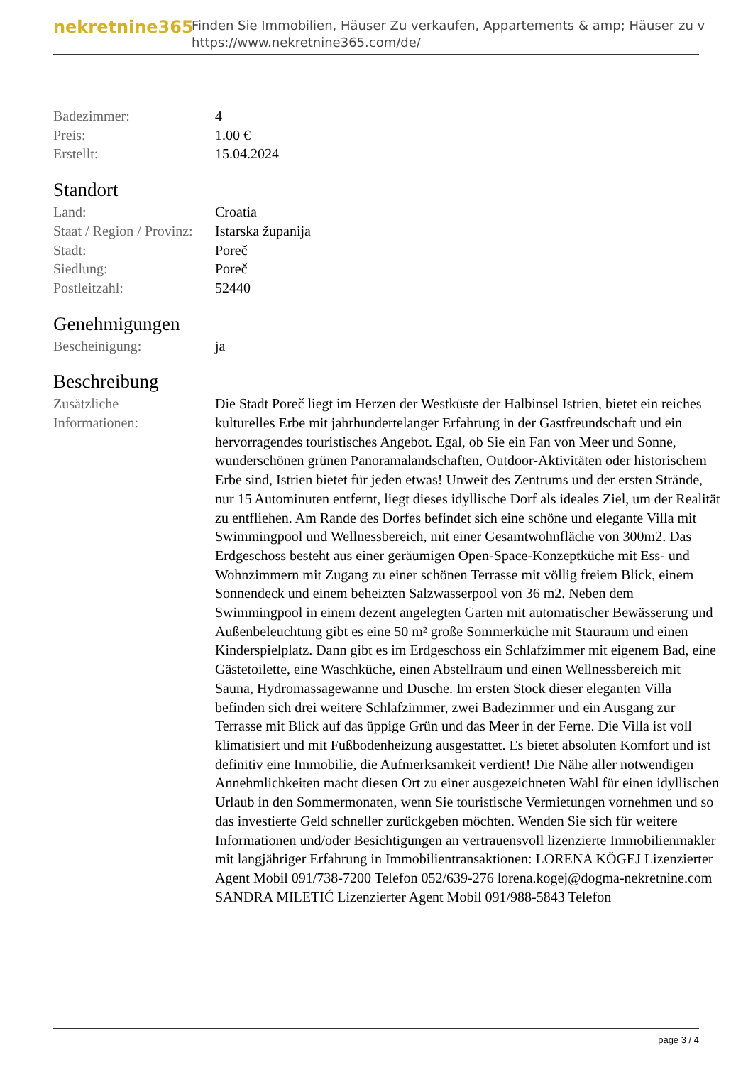nekretnine365
Finden Sie Immobilien, Häuser Zu verkaufen, Appartements & amp; Häuser zu v
https://www.nekretnine365.com/de/
| Badezimmer: | 4 |
| Preis: | 1.00 € |
| Erstellt: | 15.04.2024 |
Standort
| Land: | Croatia |
| Staat / Region / Provinz: | Istarska županija |
| Stadt: | Poreč |
| Siedlung: | Poreč |
| Postleitzahl: | 52440 |
Genehmigungen
| Bescheinigung: | ja |
Beschreibung
| Zusätzliche Informationen: | Die Stadt Poreč liegt im Herzen der Westküste der Halbinsel Istrien, bietet ein reiches kulturelles Erbe mit jahrhundertelanger Erfahrung in der Gastfreundschaft und ein hervorragendes touristisches Angebot. Egal, ob Sie ein Fan von Meer und Sonne, wunderschönen grünen Panoramalandschaften, Outdoor-Aktivitäten oder historischem Erbe sind, Istrien bietet für jeden etwas! Unweit des Zentrums und der ersten Strände, nur 15 Autominuten entfernt, liegt dieses idyllische Dorf als ideales Ziel, um der Realität zu entfliehen. Am Rande des Dorfes befindet sich eine schöne und elegante Villa mit Swimmingpool und Wellnessbereich, mit einer Gesamtwohnfläche von 300m2. Das Erdgeschoss besteht aus einer geräumigen Open-Space-Konzeptküche mit Ess- und Wohnzimmern mit Zugang zu einer schönen Terrasse mit völlig freiem Blick, einem Sonnendeck und einem beheizten Salzwasserpool von 36 m2. Neben dem Swimmingpool in einem dezent angelegten Garten mit automatischer Bewässerung und Außenbeleuchtung gibt es eine 50 m² große Sommerküche mit Stauraum und einen Kinderspielplatz. Dann gibt es im Erdgeschoss ein Schlafzimmer mit eigenem Bad, eine Gästetoilette, eine Waschküche, einen Abstellraum und einen Wellnessbereich mit Sauna, Hydromassagewanne und Dusche. Im ersten Stock dieser eleganten Villa befinden sich drei weitere Schlafzimmer, zwei Badezimmer und ein Ausgang zur Terrasse mit Blick auf das üppige Grün und das Meer in der Ferne. Die Villa ist voll klimatisiert und mit Fußbodenheizung ausgestattet. Es bietet absoluten Komfort und ist definitiv eine Immobilie, die Aufmerksamkeit verdient! Die Nähe aller notwendigen Annehmlichkeiten macht diesen Ort zu einer ausgezeichneten Wahl für einen idyllischen Urlaub in den Sommermonaten, wenn Sie touristische Vermietungen vornehmen und so das investierte Geld schneller zurückgeben möchten. Wenden Sie sich für weitere Informationen und/oder Besichtigungen an vertrauensvoll lizenzierte Immobilienmakler mit langjähriger Erfahrung in Immobilientransaktionen: LORENA KÖGEJ Lizenzierter Agent Mobil 091/738-7200 Telefon 052/639-276 lorena.kogej@dogma-nekretnine.com SANDRA MILETIĆ Lizenzierter Agent Mobil 091/988-5843 Telefon |
page 3 / 4